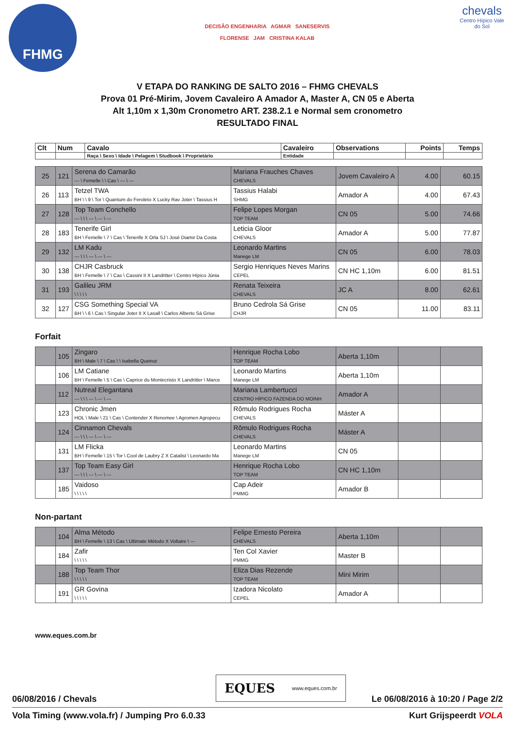FHMG
DECISÃO ENGENHARIA AGMAR SANESERVIS
FLORENSE JAM CRISTINA KALAB
chevals
Centro Hípico Vale do Sol
V ETAPA DO RANKING DE SALTO 2016 – FHMG CHEVALS
Prova 01 Pré-Mirim, Jovem Cavaleiro A Amador A, Master A, CN 05 e Aberta
Alt 1,10m x 1,30m Cronometro ART. 238.2.1 e Normal sem cronometro
RESULTADO FINAL
| Clt | Num | Cavalo | Cavaleiro | Observations | Points | Temps |
| --- | --- | --- | --- | --- | --- | --- |
| | | Raça \ Sexo \ Idade \ Pelagem \ Studbook \ Proprietário | Entidade | | | |
| 25 | 121 | Serena do Camarão --- \ Femelle \ \ Cas \ --- \ --- | Mariana Frauches Chaves CHEVALS | Jovem Cavaleiro A | 4.00 | 60.15 |
| 26 | 113 | Tetzel TWA BH \ \ 9 \ Tor \ Quantum do Feroleto X Lucky Rav Joter \ Tassius H | Tassius Halabi SHMG | Amador A | 4.00 | 67.43 |
| 27 | 128 | Top Team Conchello --- \ \ \ --- \ --- \ --- | Felipe Lopes Morgan TOP TEAM | CN 05 | 5.00 | 74.66 |
| 28 | 183 | Tenerife Girl BH \ Femelle \ 7 \ Cas \ Tenerife X Orla SJ \ José Diamir Da Costa | Leticia Gloor CHEVALS | Amador A | 5.00 | 77.87 |
| 29 | 132 | LM Kadu --- \ \ \ --- \ --- \ --- | Leonardo Martins Manege LM | CN 05 | 6.00 | 78.03 |
| 30 | 138 | CHJR Casbruck BH \ Femelle \ 7 \ Cas \ Cassini II X Landritter \ Centro Hípico Júnia | Sergio Henriques Neves Marins CEPEL | CN HC 1,10m | 6.00 | 81.51 |
| 31 | 193 | Galileu JRM \ \ \ \ \ | Renata Teixeira CHEVALS | JC A | 8.00 | 62.61 |
| 32 | 127 | CSG Something Special VA BH \ \ 6 \ Cas \ Singular Joter II X Lasall \ Carlos Alberto Sá Grise | Bruno Cedrola Sá Grise CHJR | CN 05 | 11.00 | 83.11 |
Forfait
| | 105 | Zingaro BH \ Male \ 7 \ Cas \ \ Isabella Queiroz | Henrique Rocha Lobo TOP TEAM | Aberta 1,10m | | |
| | 106 | LM Catiane BH \ Femelle \ 5 \ Cas \ Caprice du Montecristo X Landritter \ Marce | Leonardo Martins Manege LM | Aberta 1,10m | | |
| | 112 | Nutreal Elegantana --- \ \ \ --- \ --- \ --- | Mariana Lambertucci CENTRO HÍPICO FAZENDA DO MOINH | Amador A | | |
| | 123 | Chronic Jmen HOL \ Male \ 21 \ Cas \ Contender X Renomee \ Agromen Agropecu | Rômulo Rodrigues Rocha CHEVALS | Máster A | | |
| | 124 | Cinnamon Chevals --- \ \ \ --- \ --- \ --- | Rômulo Rodrigues Rocha CHEVALS | Máster A | | |
| | 131 | LM Flicka BH \ Femelle \ 15 \ Tor \ Cool de Laubry Z X Catalist \ Leonardo Ma | Leonardo Martins Manege LM | CN 05 | | |
| | 137 | Top Team Easy Girl --- \ \ \ --- \ --- \ --- | Henrique Rocha Lobo TOP TEAM | CN HC 1,10m | | |
| | 185 | Vaidoso \ \ \ \ \ | Cap Adeir PMMG | Amador B | | |
Non-partant
| | 104 | Alma Método BH \ Femelle \ 13 \ Cas \ Ultimate Método X Voltaire \ --- | Felipe Ernesto Pereira CHEVALS | Aberta 1,10m | | |
| | 184 | Zafir \ \ \ \ \ | Ten Col Xavier PMMG | Master B | | |
| | 188 | Top Team Thor \ \ \ \ \ | Eliza Dias Rezende TOP TEAM | Mini Mirim | | |
| | 191 | GR Govina \ \ \ \ \ | Izadora Nicolato CEPEL | Amador A | | |
www.eques.com.br
EQUES www.eques.com.br
06/08/2016 / Chevals Le 06/08/2016 à 10:20 / Page 2/2
Vola Timing (www.vola.fr) / Jumping Pro 6.0.33 Kurt Grijspeerdt VOLA